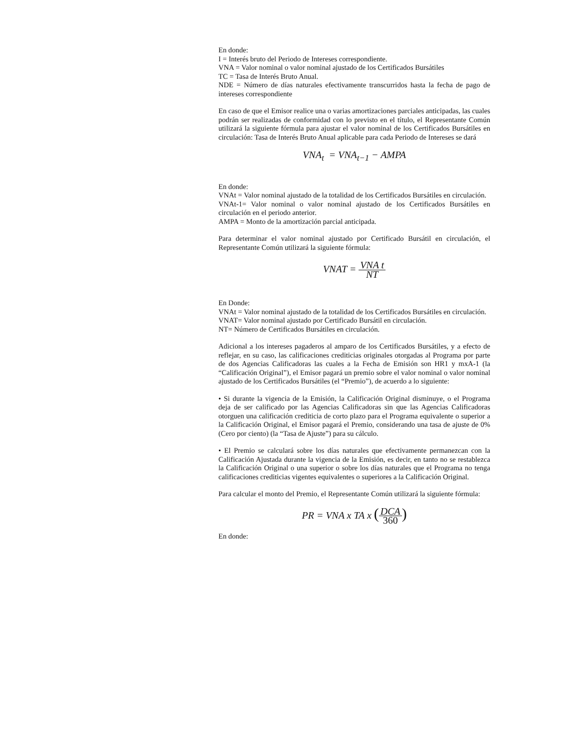En donde:
I = Interés bruto del Periodo de Intereses correspondiente.
VNA = Valor nominal o valor nominal ajustado de los Certificados Bursátiles
TC = Tasa de Interés Bruto Anual.
NDE = Número de días naturales efectivamente transcurridos hasta la fecha de pago de intereses correspondiente
En caso de que el Emisor realice una o varias amortizaciones parciales anticipadas, las cuales podrán ser realizadas de conformidad con lo previsto en el título, el Representante Común utilizará la siguiente fórmula para ajustar el valor nominal de los Certificados Bursátiles en circulación: Tasa de Interés Bruto Anual aplicable para cada Periodo de Intereses se dará
VNA<sub>t</sub> = VNA<sub>t−1</sub> − AMPA
En donde:
VNAt = Valor nominal ajustado de la totalidad de los Certificados Bursátiles en circulación.
VNAt-1= Valor nominal o valor nominal ajustado de los Certificados Bursátiles en circulación en el periodo anterior.
AMPA = Monto de la amortización parcial anticipada.
Para determinar el valor nominal ajustado por Certificado Bursátil en circulación, el Representante Común utilizará la siguiente fórmula:
VNAT = VNA t NT
En Donde:
VNAt = Valor nominal ajustado de la totalidad de los Certificados Bursátiles en circulación.
VNAT= Valor nominal ajustado por Certificado Bursátil en circulación.
NT= Número de Certificados Bursátiles en circulación.
Adicional a los intereses pagaderos al amparo de los Certificados Bursátiles, y a efecto de reflejar, en su caso, las calificaciones crediticias originales otorgadas al Programa por parte de dos Agencias Calificadoras las cuales a la Fecha de Emisión son HR1 y mxA-1 (la “Calificación Original”), el Emisor pagará un premio sobre el valor nominal o valor nominal ajustado de los Certificados Bursátiles (el “Premio”), de acuerdo a lo siguiente:
• Si durante la vigencia de la Emisión, la Calificación Original disminuye, o el Programa deja de ser calificado por las Agencias Calificadoras sin que las Agencias Calificadoras otorguen una calificación crediticia de corto plazo para el Programa equivalente o superior a la Calificación Original, el Emisor pagará el Premio, considerando una tasa de ajuste de 0% (Cero por ciento) (la “Tasa de Ajuste”) para su cálculo.
• El Premio se calculará sobre los días naturales que efectivamente permanezcan con la Calificación Ajustada durante la vigencia de la Emisión, es decir, en tanto no se restablezca la Calificación Original o una superior o sobre los días naturales que el Programa no tenga calificaciones crediticias vigentes equivalentes o superiores a la Calificación Original.
Para calcular el monto del Premio, el Representante Común utilizará la siguiente fórmula:
PR = VNA x TA x (DCA 360)
En donde: